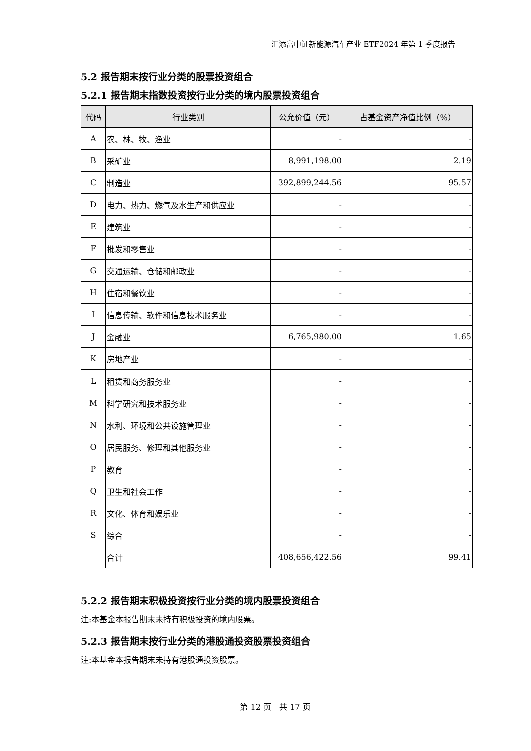汇添富中证新能源汽车产业 ETF2024 年第 1 季度报告
5.2 报告期末按行业分类的股票投资组合
5.2.1 报告期末指数投资按行业分类的境内股票投资组合
| 代码 | 行业类别 | 公允价值（元） | 占基金资产净值比例（%） |
| --- | --- | --- | --- |
| A | 农、林、牧、渔业 | - | - |
| B | 采矿业 | 8,991,198.00 | 2.19 |
| C | 制造业 | 392,899,244.56 | 95.57 |
| D | 电力、热力、燃气及水生产和供应业 | - | - |
| E | 建筑业 | - | - |
| F | 批发和零售业 | - | - |
| G | 交通运输、仓储和邮政业 | - | - |
| H | 住宿和餐饮业 | - | - |
| I | 信息传输、软件和信息技术服务业 | - | - |
| J | 金融业 | 6,765,980.00 | 1.65 |
| K | 房地产业 | - | - |
| L | 租赁和商务服务业 | - | - |
| M | 科学研究和技术服务业 | - | - |
| N | 水利、环境和公共设施管理业 | - | - |
| O | 居民服务、修理和其他服务业 | - | - |
| P | 教育 | - | - |
| Q | 卫生和社会工作 | - | - |
| R | 文化、体育和娱乐业 | - | - |
| S | 综合 | - | - |
| | 合计 | 408,656,422.56 | 99.41 |
5.2.2 报告期末积极投资按行业分类的境内股票投资组合
注:本基金本报告期末未持有积极投资的境内股票。
5.2.3 报告期末按行业分类的港股通投资股票投资组合
注:本基金本报告期末未持有港股通投资股票。
第 12 页　共 17 页